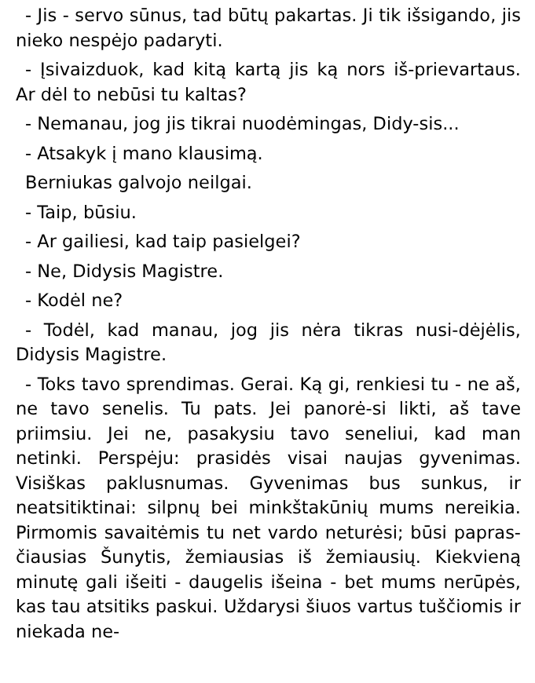- Jis - servo sūnus, tad būtų pakartas. Ji tik išsigando, jis nieko nespėjo padaryti.
- Įsivaizduok, kad kitą kartą jis ką nors iš-prievartaus. Ar dėl to nebūsi tu kaltas?
- Nemanau, jog jis tikrai nuodėmingas, Didy-sis...
- Atsakyk į mano klausimą.
Berniukas galvojo neilgai.
- Taip, būsiu.
- Ar gailiesi, kad taip pasielgei?
- Ne, Didysis Magistre.
- Kodėl ne?
- Todėl, kad manau, jog jis nėra tikras nusi-dėjėlis, Didysis Magistre.
- Toks tavo sprendimas. Gerai. Ką gi, renkiesi tu - ne aš, ne tavo senelis. Tu pats. Jei panorė-si likti, aš tave priimsiu. Jei ne, pasakysiu tavo seneliui, kad man netinki. Perspėju: prasidės visai naujas gyvenimas. Visiškas paklusnumas. Gyvenimas bus sunkus, ir neatsitiktinai: silpnų bei minkštakūnių mums nereikia. Pirmomis savaitėmis tu net vardo neturėsi; būsi papras-čiausias Šunytis, žemiausias iš žemiausių. Kiekvieną minutę gali išeiti - daugelis išeina - bet mums nerūpės, kas tau atsitiks paskui. Uždarysi šiuos vartus tuščiomis ir niekada ne-